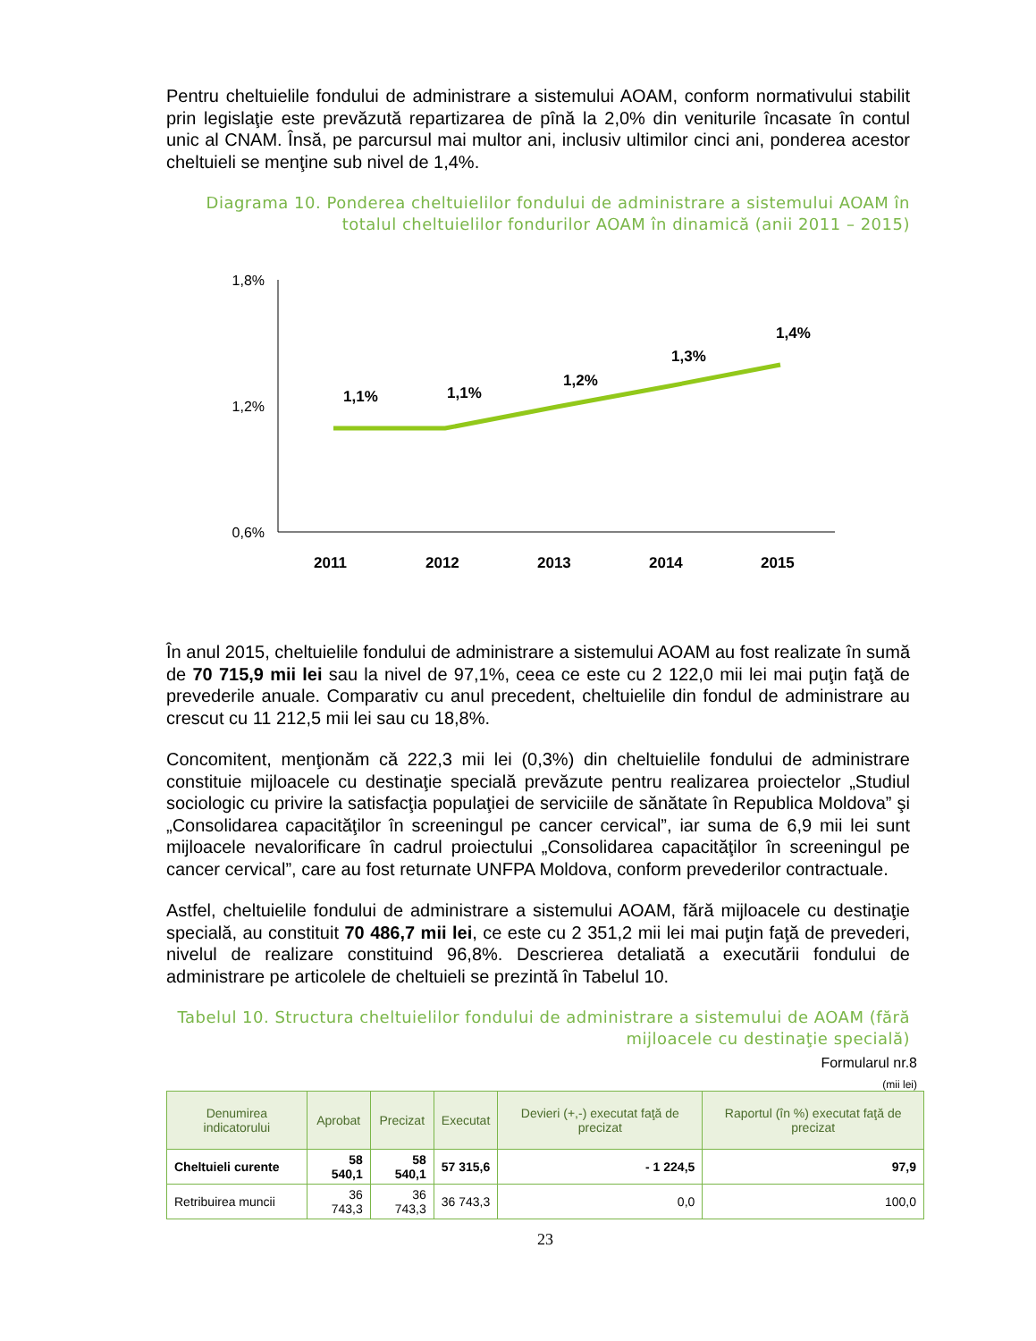Pentru cheltuielile fondului de administrare a sistemului AOAM, conform normativului stabilit prin legislaţie este prevăzută repartizarea de pînă la 2,0% din veniturile încasate în contul unic al CNAM. Însă, pe parcursul mai multor ani, inclusiv ultimilor cinci ani, ponderea acestor cheltuieli se menţine sub nivel de 1,4%.
Diagrama 10. Ponderea cheltuielilor fondului de administrare a sistemului AOAM în totalul cheltuielilor fondurilor AOAM în dinamică (anii 2011 – 2015)
1,8%
1,2%
0,6%
1,1%
1,1%
1,2%
1,3%
1,4%
2011
2012
2013
2014
2015
În anul 2015, cheltuielile fondului de administrare a sistemului AOAM au fost realizate în sumă de 70 715,9 mii lei sau la nivel de 97,1%, ceea ce este cu 2 122,0 mii lei mai puţin faţă de prevederile anuale. Comparativ cu anul precedent, cheltuielile din fondul de administrare au crescut cu 11 212,5 mii lei sau cu 18,8%.
Concomitent, menţionăm că 222,3 mii lei (0,3%) din cheltuielile fondului de administrare constituie mijloacele cu destinaţie specială prevăzute pentru realizarea proiectelor „Studiul sociologic cu privire la satisfacţia populaţiei de serviciile de sănătate în Republica Moldova” şi „Consolidarea capacităţilor în screeningul pe cancer cervical”, iar suma de 6,9 mii lei sunt mijloacele nevalorificare în cadrul proiectului „Consolidarea capacităţilor în screeningul pe cancer cervical”, care au fost returnate UNFPA Moldova, conform prevederilor contractuale.
Astfel, cheltuielile fondului de administrare a sistemului AOAM, fără mijloacele cu destinaţie specială, au constituit 70 486,7 mii lei, ce este cu 2 351,2 mii lei mai puţin faţă de prevederi, nivelul de realizare constituind 96,8%. Descrierea detaliată a executării fondului de administrare pe articolele de cheltuieli se prezintă în Tabelul 10.
Tabelul 10. Structura cheltuielilor fondului de administrare a sistemului de AOAM (fără mijloacele cu destinaţie specială)
Formularul nr.8
(mii lei)
| Denumirea indicatorului | Aprobat | Precizat | Executat | Devieri (+,-) executat faţă de precizat | Raportul (în %) executat faţă de precizat |
| --- | --- | --- | --- | --- | --- |
| Cheltuieli curente | 58 540,1 | 58 540,1 | 57 315,6 | - 1 224,5 | 97,9 |
| Retribuirea muncii | 36 743,3 | 36 743,3 | 36 743,3 | 0,0 | 100,0 |
23